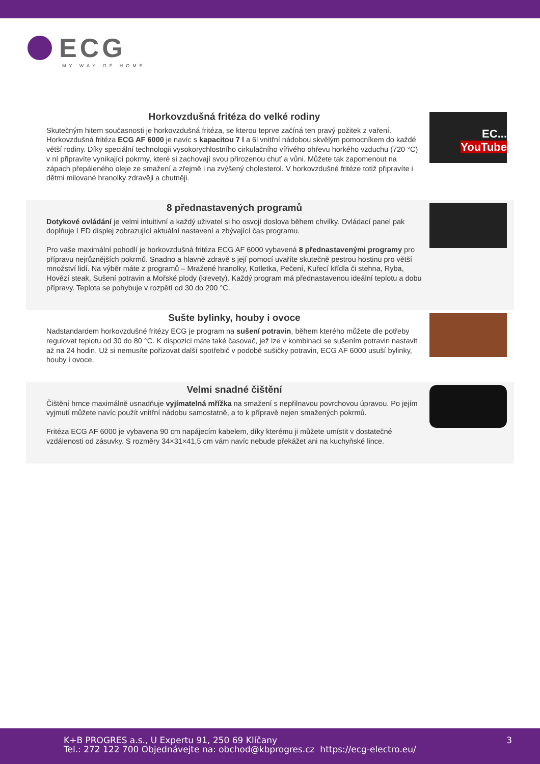ECG
MY WAY OF HOME
Horkovzdušná fritéza do velké rodiny
Skutečným hitem současnosti je horkovzdušná fritéza, se kterou teprve začíná ten pravý požitek z vaření. Horkovzdušná fritéza ECG AF 6000 je navíc s kapacitou 7 l a 6l vnitřní nádobou skvělým pomocníkem do každé větší rodiny. Díky speciální technologii vysokorychlostního cirkulačního vířivého ohřevu horkého vzduchu (720 °C) v ní připravíte vynikající pokrmy, které si zachovají svou přirozenou chuť a vůni. Můžete tak zapomenout na zápach přepáleného oleje ze smažení a zřejmě i na zvýšený cholesterol. V horkovzdušné fritéze totiž připravíte i dětmi milované hranolky zdravěji a chutněji.
EC...
YouTube
8 přednastavených programů
Dotykové ovládání je velmi intuitivní a každý uživatel si ho osvojí doslova během chvilky. Ovládací panel pak doplňuje LED displej zobrazující aktuální nastavení a zbývající čas programu.
Pro vaše maximální pohodlí je horkovzdušná fritéza ECG AF 6000 vybavená 8 přednastavenými programy pro přípravu nejrůznějších pokrmů. Snadno a hlavně zdravě s její pomocí uvaříte skutečně pestrou hostinu pro větší množství lidí. Na výběr máte z programů – Mražené hranolky, Kotletka, Pečení, Kuřecí křídla či stehna, Ryba, Hovězí steak, Sušení potravin a Mořské plody (krevety). Každý program má přednastavenou ideální teplotu a dobu přípravy. Teplota se pohybuje v rozpětí od 30 do 200 °C.
Sušte bylinky, houby i ovoce
Nadstandardem horkovzdušné fritézy ECG je program na sušení potravin, během kterého můžete dle potřeby regulovat teplotu od 30 do 80 °C. K dispozici máte také časovač, jež lze v kombinaci se sušením potravin nastavit až na 24 hodin. Už si nemusíte pořizovat další spotřebič v podobě sušičky potravin, ECG AF 6000 usuší bylinky, houby i ovoce.
Velmi snadné čištění
Čištění hrnce maximálně usnadňuje vyjímatelná mřížka na smažení s nepřilnavou povrchovou úpravou. Po jejím vyjmutí můžete navíc použít vnitřní nádobu samostatně, a to k přípravě nejen smažených pokrmů.
Fritéza ECG AF 6000 je vybavena 90 cm napájecím kabelem, díky kterému ji můžete umístit v dostatečné vzdálenosti od zásuvky. S rozměry 34×31×41,5 cm vám navíc nebude překážet ani na kuchyňské lince.
K+B PROGRES a.s., U Expertu 91, 250 69 Klíčany
Tel.: 272 122 700 Objednávejte na: obchod@kbprogres.cz https://ecg-electro.eu/
3